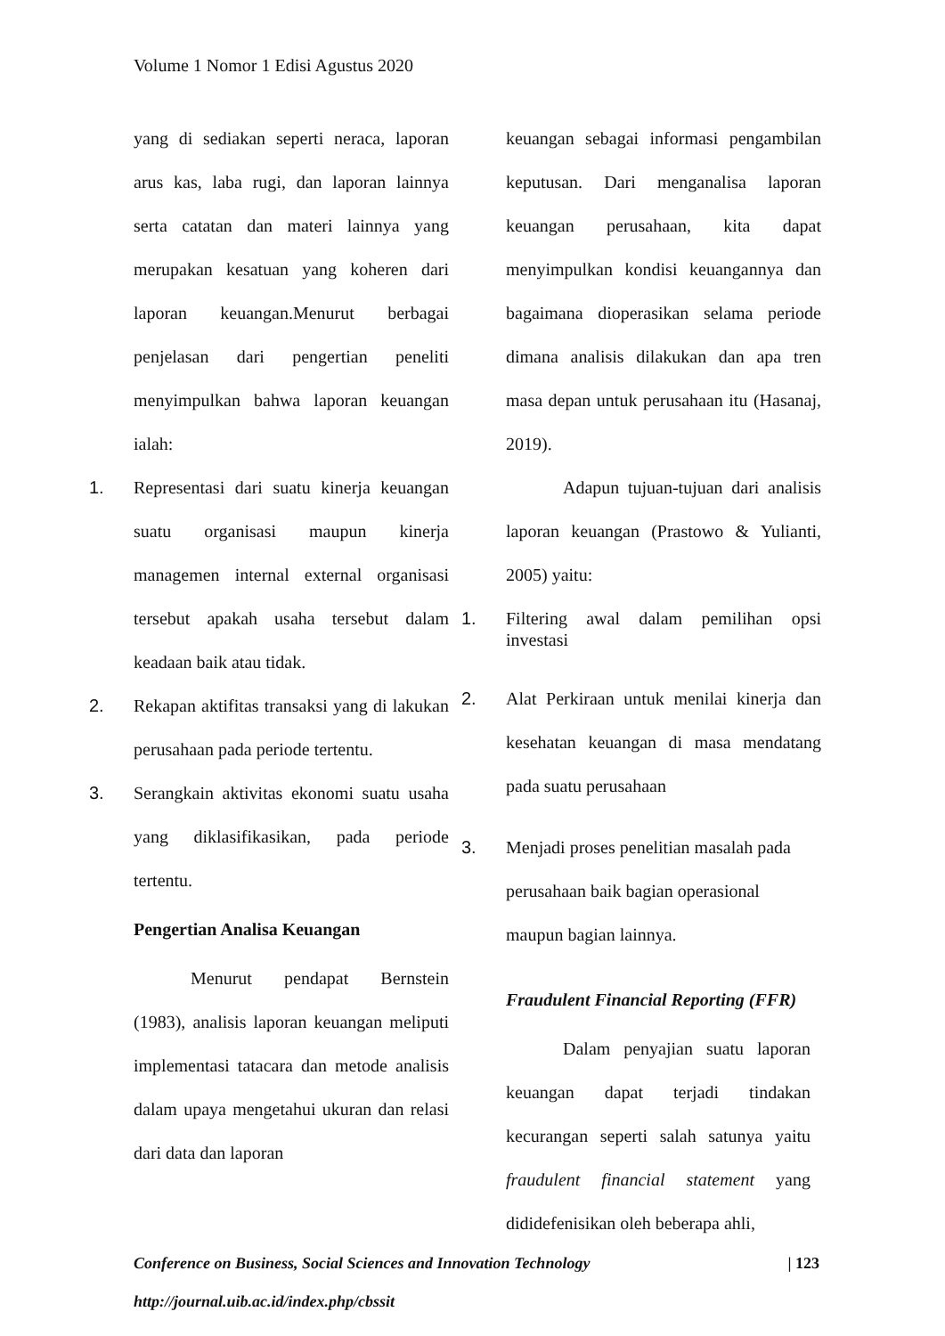Volume 1 Nomor 1 Edisi Agustus 2020
yang di sediakan seperti neraca, laporan arus kas, laba rugi, dan laporan lainnya serta catatan dan materi lainnya yang merupakan kesatuan yang koheren dari laporan keuangan.Menurut berbagai penjelasan dari pengertian peneliti menyimpulkan bahwa laporan keuangan ialah:
1. Representasi dari suatu kinerja keuangan suatu organisasi maupun kinerja managemen internal external organisasi tersebut apakah usaha tersebut dalam keadaan baik atau tidak.
2. Rekapan aktifitas transaksi yang di lakukan perusahaan pada periode tertentu.
3. Serangkain aktivitas ekonomi suatu usaha yang diklasifikasikan, pada periode tertentu.
Pengertian Analisa Keuangan
Menurut pendapat Bernstein (1983), analisis laporan keuangan meliputi implementasi tatacara dan metode analisis dalam upaya mengetahui ukuran dan relasi dari data dan laporan
keuangan sebagai informasi pengambilan keputusan. Dari menganalisa laporan keuangan perusahaan, kita dapat menyimpulkan kondisi keuangannya dan bagaimana dioperasikan selama periode dimana analisis dilakukan dan apa tren masa depan untuk perusahaan itu (Hasanaj, 2019).
Adapun tujuan-tujuan dari analisis laporan keuangan (Prastowo & Yulianti, 2005) yaitu:
1. Filtering awal dalam pemilihan opsi investasi
2. Alat Perkiraan untuk menilai kinerja dan kesehatan keuangan di masa mendatang pada suatu perusahaan
3. Menjadi proses penelitian masalah pada perusahaan baik bagian operasional maupun bagian lainnya.
Fraudulent Financial Reporting (FFR)
Dalam penyajian suatu laporan keuangan dapat terjadi tindakan kecurangan seperti salah satunya yaitu fraudulent financial statement yang dididefenisikan oleh beberapa ahli,
Conference on Business, Social Sciences and Innovation Technology | 123
http://journal.uib.ac.id/index.php/cbssit